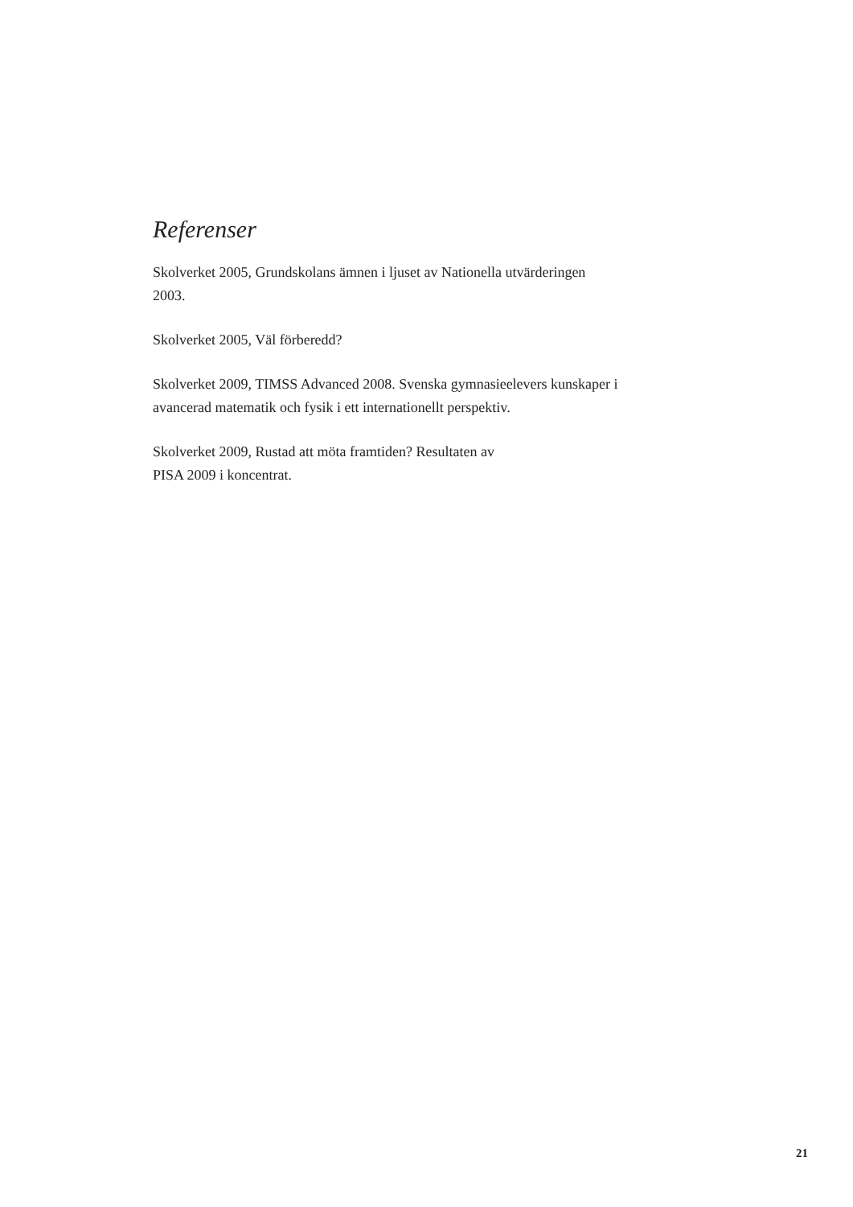Referenser
Skolverket 2005, Grundskolans ämnen i ljuset av Nationella utvärderingen 2003.
Skolverket 2005, Väl förberedd?
Skolverket 2009, TIMSS Advanced 2008. Svenska gymnasieelevers kunskaper i avancerad matematik och fysik i ett internationellt perspektiv.
Skolverket 2009, Rustad att möta framtiden? Resultaten av
PISA 2009 i koncentrat.
21